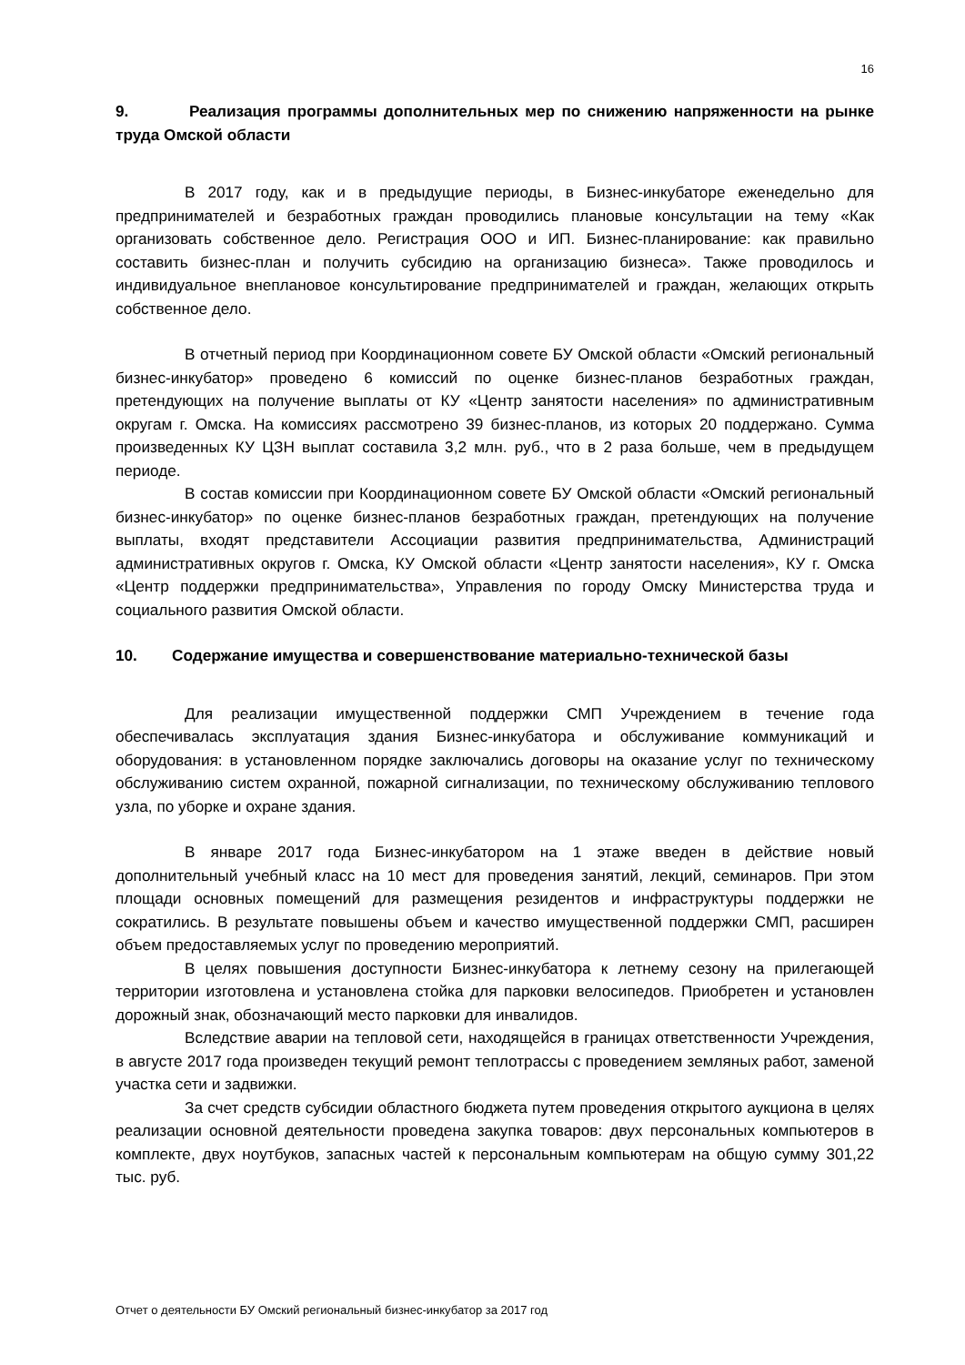16
9. Реализация программы дополнительных мер по снижению напряженности на рынке труда Омской области
В 2017 году, как и в предыдущие периоды, в Бизнес-инкубаторе еженедельно для предпринимателей и безработных граждан проводились плановые консультации на тему «Как организовать собственное дело. Регистрация ООО и ИП. Бизнес-планирование: как правильно составить бизнес-план и получить субсидию на организацию бизнеса». Также проводилось и индивидуальное внеплановое консультирование предпринимателей и граждан, желающих открыть собственное дело.
В отчетный период при Координационном совете БУ Омской области «Омский региональный бизнес-инкубатор» проведено 6 комиссий по оценке бизнес-планов безработных граждан, претендующих на получение выплаты от КУ «Центр занятости населения» по административным округам г. Омска. На комиссиях рассмотрено 39 бизнес-планов, из которых 20 поддержано. Сумма произведенных КУ ЦЗН выплат составила 3,2 млн. руб., что в 2 раза больше, чем в предыдущем периоде.
В состав комиссии при Координационном совете БУ Омской области «Омский региональный бизнес-инкубатор» по оценке бизнес-планов безработных граждан, претендующих на получение выплаты, входят представители Ассоциации развития предпринимательства, Администраций административных округов г. Омска, КУ Омской области «Центр занятости населения», КУ г. Омска «Центр поддержки предпринимательства», Управления по городу Омску Министерства труда и социального развития Омской области.
10. Содержание имущества и совершенствование материально-технической базы
Для реализации имущественной поддержки СМП Учреждением в течение года обеспечивалась эксплуатация здания Бизнес-инкубатора и обслуживание коммуникаций и оборудования: в установленном порядке заключались договоры на оказание услуг по техническому обслуживанию систем охранной, пожарной сигнализации, по техническому обслуживанию теплового узла, по уборке и охране здания.
В январе 2017 года Бизнес-инкубатором на 1 этаже введен в действие новый дополнительный учебный класс на 10 мест для проведения занятий, лекций, семинаров. При этом площади основных помещений для размещения резидентов и инфраструктуры поддержки не сократились. В результате повышены объем и качество имущественной поддержки СМП, расширен объем предоставляемых услуг по проведению мероприятий.
В целях повышения доступности Бизнес-инкубатора к летнему сезону на прилегающей территории изготовлена и установлена стойка для парковки велосипедов. Приобретен и установлен дорожный знак, обозначающий место парковки для инвалидов.
Вследствие аварии на тепловой сети, находящейся в границах ответственности Учреждения, в августе 2017 года произведен текущий ремонт теплотрассы с проведением земляных работ, заменой участка сети и задвижки.
За счет средств субсидии областного бюджета путем проведения открытого аукциона в целях реализации основной деятельности проведена закупка товаров: двух персональных компьютеров в комплекте, двух ноутбуков, запасных частей к персональным компьютерам на общую сумму 301,22 тыс. руб.
Отчет о деятельности БУ Омский региональный бизнес-инкубатор за 2017 год